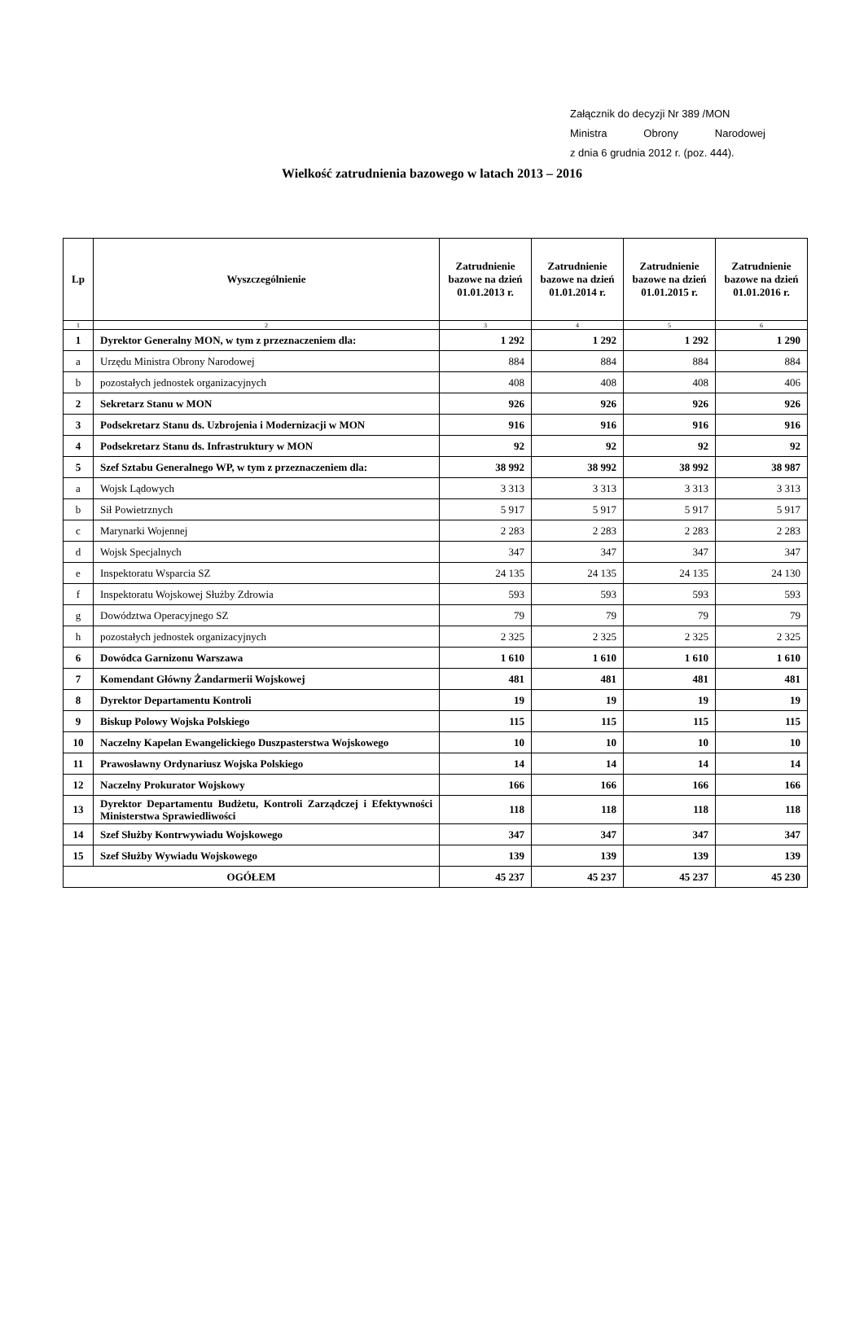Załącznik do decyzji Nr 389 /MON
Ministra Obrony Narodowej
z dnia 6 grudnia 2012 r. (poz. 444).
Wielkość zatrudnienia bazowego w latach 2013 – 2016
| Lp | Wyszczególnienie | Zatrudnienie bazowe na dzień 01.01.2013 r. | Zatrudnienie bazowe na dzień 01.01.2014 r. | Zatrudnienie bazowe na dzień 01.01.2015 r. | Zatrudnienie bazowe na dzień 01.01.2016 r. |
| --- | --- | --- | --- | --- | --- |
| 1 | 2 | 3 | 4 | 5 | 6 |
| 1 | Dyrektor Generalny MON, w tym z przeznaczeniem dla: | 1 292 | 1 292 | 1 292 | 1 290 |
| a | Urzędu Ministra Obrony Narodowej | 884 | 884 | 884 | 884 |
| b | pozostałych jednostek organizacyjnych | 408 | 408 | 408 | 406 |
| 2 | Sekretarz Stanu w MON | 926 | 926 | 926 | 926 |
| 3 | Podsekretarz Stanu ds. Uzbrojenia i Modernizacji w MON | 916 | 916 | 916 | 916 |
| 4 | Podsekretarz Stanu ds. Infrastruktury w MON | 92 | 92 | 92 | 92 |
| 5 | Szef Sztabu Generalnego WP, w tym z przeznaczeniem dla: | 38 992 | 38 992 | 38 992 | 38 987 |
| a | Wojsk Lądowych | 3 313 | 3 313 | 3 313 | 3 313 |
| b | Sił Powietrznych | 5 917 | 5 917 | 5 917 | 5 917 |
| c | Marynarki Wojennej | 2 283 | 2 283 | 2 283 | 2 283 |
| d | Wojsk Specjalnych | 347 | 347 | 347 | 347 |
| e | Inspektoratu Wsparcia SZ | 24 135 | 24 135 | 24 135 | 24 130 |
| f | Inspektoratu Wojskowej Służby Zdrowia | 593 | 593 | 593 | 593 |
| g | Dowództwa Operacyjnego SZ | 79 | 79 | 79 | 79 |
| h | pozostałych jednostek organizacyjnych | 2 325 | 2 325 | 2 325 | 2 325 |
| 6 | Dowódca Garnizonu Warszawa | 1 610 | 1 610 | 1 610 | 1 610 |
| 7 | Komendant Główny Żandarmerii Wojskowej | 481 | 481 | 481 | 481 |
| 8 | Dyrektor Departamentu Kontroli | 19 | 19 | 19 | 19 |
| 9 | Biskup Polowy Wojska Polskiego | 115 | 115 | 115 | 115 |
| 10 | Naczelny Kapelan Ewangelickiego Duszpasterstwa Wojskowego | 10 | 10 | 10 | 10 |
| 11 | Prawosławny Ordynariusz Wojska Polskiego | 14 | 14 | 14 | 14 |
| 12 | Naczelny Prokurator Wojskowy | 166 | 166 | 166 | 166 |
| 13 | Dyrektor Departamentu Budżetu, Kontroli Zarządczej i Efektywności Ministerstwa Sprawiedliwości | 118 | 118 | 118 | 118 |
| 14 | Szef Służby Kontrwywiadu Wojskowego | 347 | 347 | 347 | 347 |
| 15 | Szef Służby Wywiadu Wojskowego | 139 | 139 | 139 | 139 |
| OGÓŁEM | | 45 237 | 45 237 | 45 237 | 45 230 |